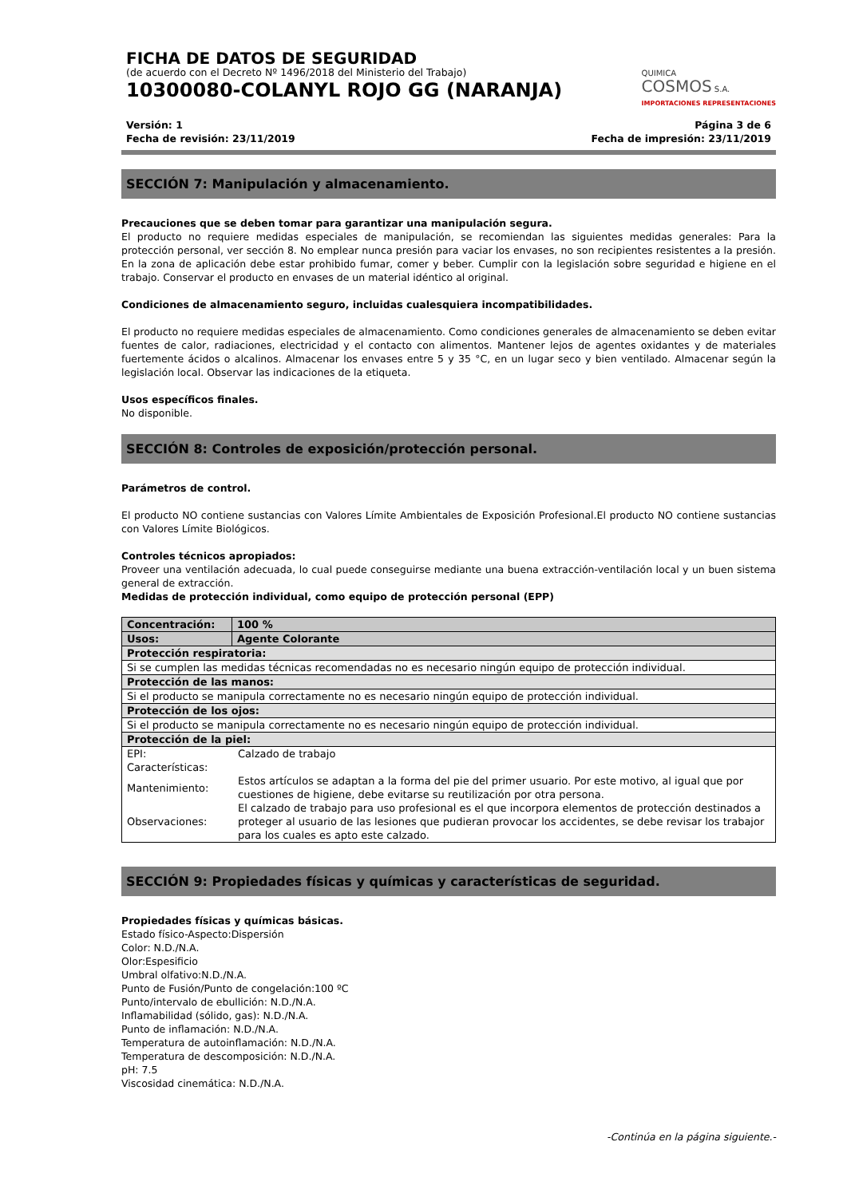FICHA DE DATOS DE SEGURIDAD
(de acuerdo con el Decreto Nº 1496/2018 del Ministerio del Trabajo)
10300080-COLANYL ROJO GG (NARANJA)
QUIMICA
COSMOS S.A.
IMPORTACIONES REPRESENTACIONES
Versión: 1
Fecha de revisión: 23/11/2019
Página 3 de 6
Fecha de impresión: 23/11/2019
SECCIÓN 7: Manipulación y almacenamiento.
Precauciones que se deben tomar para garantizar una manipulación segura.
El producto no requiere medidas especiales de manipulación, se recomiendan las siguientes medidas generales: Para la protección personal, ver sección 8. No emplear nunca presión para vaciar los envases, no son recipientes resistentes a la presión. En la zona de aplicación debe estar prohibido fumar, comer y beber. Cumplir con la legislación sobre seguridad e higiene en el trabajo. Conservar el producto en envases de un material idéntico al original.
Condiciones de almacenamiento seguro, incluidas cualesquiera incompatibilidades.
El producto no requiere medidas especiales de almacenamiento. Como condiciones generales de almacenamiento se deben evitar fuentes de calor, radiaciones, electricidad y el contacto con alimentos. Mantener lejos de agentes oxidantes y de materiales fuertemente ácidos o alcalinos. Almacenar los envases entre 5 y 35 °C, en un lugar seco y bien ventilado. Almacenar según la legislación local. Observar las indicaciones de la etiqueta.
Usos específicos finales.
No disponible.
SECCIÓN 8: Controles de exposición/protección personal.
Parámetros de control.
El producto NO contiene sustancias con Valores Límite Ambientales de Exposición Profesional.El producto NO contiene sustancias con Valores Límite Biológicos.
Controles técnicos apropiados:
Proveer una ventilación adecuada, lo cual puede conseguirse mediante una buena extracción-ventilación local y un buen sistema general de extracción.
Medidas de protección individual, como equipo de protección personal (EPP)
| Concentración: | 100 % |
| Usos: | Agente Colorante |
| Protección respiratoria: | |
| Si se cumplen las medidas técnicas recomendadas no es necesario ningún equipo de protección individual. | |
| Protección de las manos: | |
| Si el producto se manipula correctamente no es necesario ningún equipo de protección individual. | |
| Protección de los ojos: | |
| Si el producto se manipula correctamente no es necesario ningún equipo de protección individual. | |
| Protección de la piel: | |
| / EPI: / Calzado de trabajo / / Características: / / / Mantenimiento: / Estos artículos se adaptan a la forma del pie del primer usuario. Por este motivo, al igual que por cuestiones de higiene, debe evitarse su reutilización por otra persona. / / Observaciones: / El calzado de trabajo para uso profesional es el que incorpora elementos de protección destinados a proteger al usuario de las lesiones que pudieran provocar los accidentes, se debe revisar los trabajor para los cuales es apto este calzado. / | |
SECCIÓN 9: Propiedades físicas y químicas y características de seguridad.
Propiedades físicas y químicas básicas.
Estado físico-Aspecto:Dispersión
Color: N.D./N.A.
Olor:Espesificio
Umbral olfativo:N.D./N.A.
Punto de Fusión/Punto de congelación:100 ºC
Punto/intervalo de ebullición: N.D./N.A.
Inflamabilidad (sólido, gas): N.D./N.A.
Punto de inflamación: N.D./N.A.
Temperatura de autoinflamación: N.D./N.A.
Temperatura de descomposición: N.D./N.A.
pH: 7.5
Viscosidad cinemática: N.D./N.A.
-Continúa en la página siguiente.-